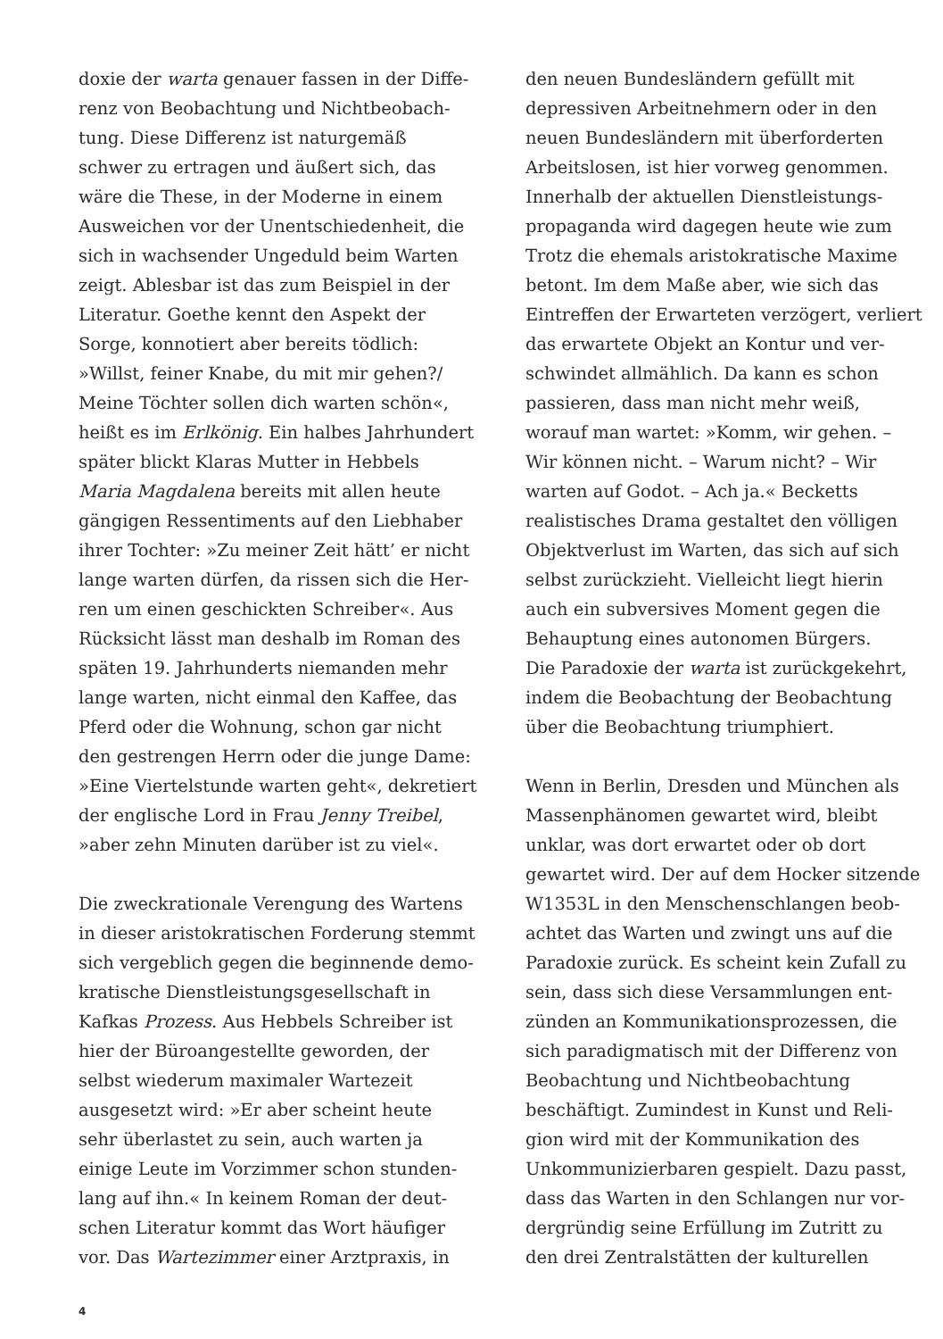doxie der warta genauer fassen in der Diffe-
renz von Beobachtung und Nichtbeobach-
tung. Diese Differenz ist naturgemäß
schwer zu ertragen und äußert sich, das
wäre die These, in der Moderne in einem
Ausweichen vor der Unentschiedenheit, die
sich in wachsender Ungeduld beim Warten
zeigt. Ablesbar ist das zum Beispiel in der
Literatur. Goethe kennt den Aspekt der
Sorge, konnotiert aber bereits tödlich:
»Willst, feiner Knabe, du mit mir gehen?/
Meine Töchter sollen dich warten schön«,
heißt es im Erlkönig. Ein halbes Jahrhundert
später blickt Klaras Mutter in Hebbels
Maria Magdalena bereits mit allen heute
gängigen Ressentiments auf den Liebhaber
ihrer Tochter: »Zu meiner Zeit hätt’ er nicht
lange warten dürfen, da rissen sich die Her-
ren um einen geschickten Schreiber«. Aus
Rücksicht lässt man deshalb im Roman des
späten 19. Jahrhunderts niemanden mehr
lange warten, nicht einmal den Kaffee, das
Pferd oder die Wohnung, schon gar nicht
den gestrengen Herrn oder die junge Dame:
»Eine Viertelstunde warten geht«, dekretiert
der englische Lord in Frau Jenny Treibel,
»aber zehn Minuten darüber ist zu viel«.
Die zweckrationale Verengung des Wartens
in dieser aristokratischen Forderung stemmt
sich vergeblich gegen die beginnende demo-
kratische Dienstleistungsgesellschaft in
Kafkas Prozess. Aus Hebbels Schreiber ist
hier der Büroangestellte geworden, der
selbst wiederum maximaler Wartezeit
ausgesetzt wird: »Er aber scheint heute
sehr überlastet zu sein, auch warten ja
einige Leute im Vorzimmer schon stunden-
lang auf ihn.« In keinem Roman der deut-
schen Literatur kommt das Wort häufiger
vor. Das Wartezimmer einer Arztpraxis, in
den neuen Bundesländern gefüllt mit
depressiven Arbeitnehmern oder in den
neuen Bundesländern mit überforderten
Arbeitslosen, ist hier vorweg genommen.
Innerhalb der aktuellen Dienstleistungs-
propaganda wird dagegen heute wie zum
Trotz die ehemals aristokratische Maxime
betont. Im dem Maße aber, wie sich das
Eintreffen der Erwarteten verzögert, verliert
das erwartete Objekt an Kontur und ver-
schwindet allmählich. Da kann es schon
passieren, dass man nicht mehr weiß,
worauf man wartet: »Komm, wir gehen. –
Wir können nicht. – Warum nicht? – Wir
warten auf Godot. – Ach ja.« Becketts
realistisches Drama gestaltet den völligen
Objektverlust im Warten, das sich auf sich
selbst zurückzieht. Vielleicht liegt hierin
auch ein subversives Moment gegen die
Behauptung eines autonomen Bürgers.
Die Paradoxie der warta ist zurückgekehrt,
indem die Beobachtung der Beobachtung
über die Beobachtung triumphiert.
Wenn in Berlin, Dresden und München als
Massenphänomen gewartet wird, bleibt
unklar, was dort erwartet oder ob dort
gewartet wird. Der auf dem Hocker sitzende
W1353L in den Menschenschlangen beob-
achtet das Warten und zwingt uns auf die
Paradoxie zurück. Es scheint kein Zufall zu
sein, dass sich diese Versammlungen ent-
zünden an Kommunikationsprozessen, die
sich paradigmatisch mit der Differenz von
Beobachtung und Nichtbeobachtung
beschäftigt. Zumindest in Kunst und Reli-
gion wird mit der Kommunikation des
Unkommunizierbaren gespielt. Dazu passt,
dass das Warten in den Schlangen nur vor-
dergründig seine Erfüllung im Zutritt zu
den drei Zentralstätten der kulturellen
4